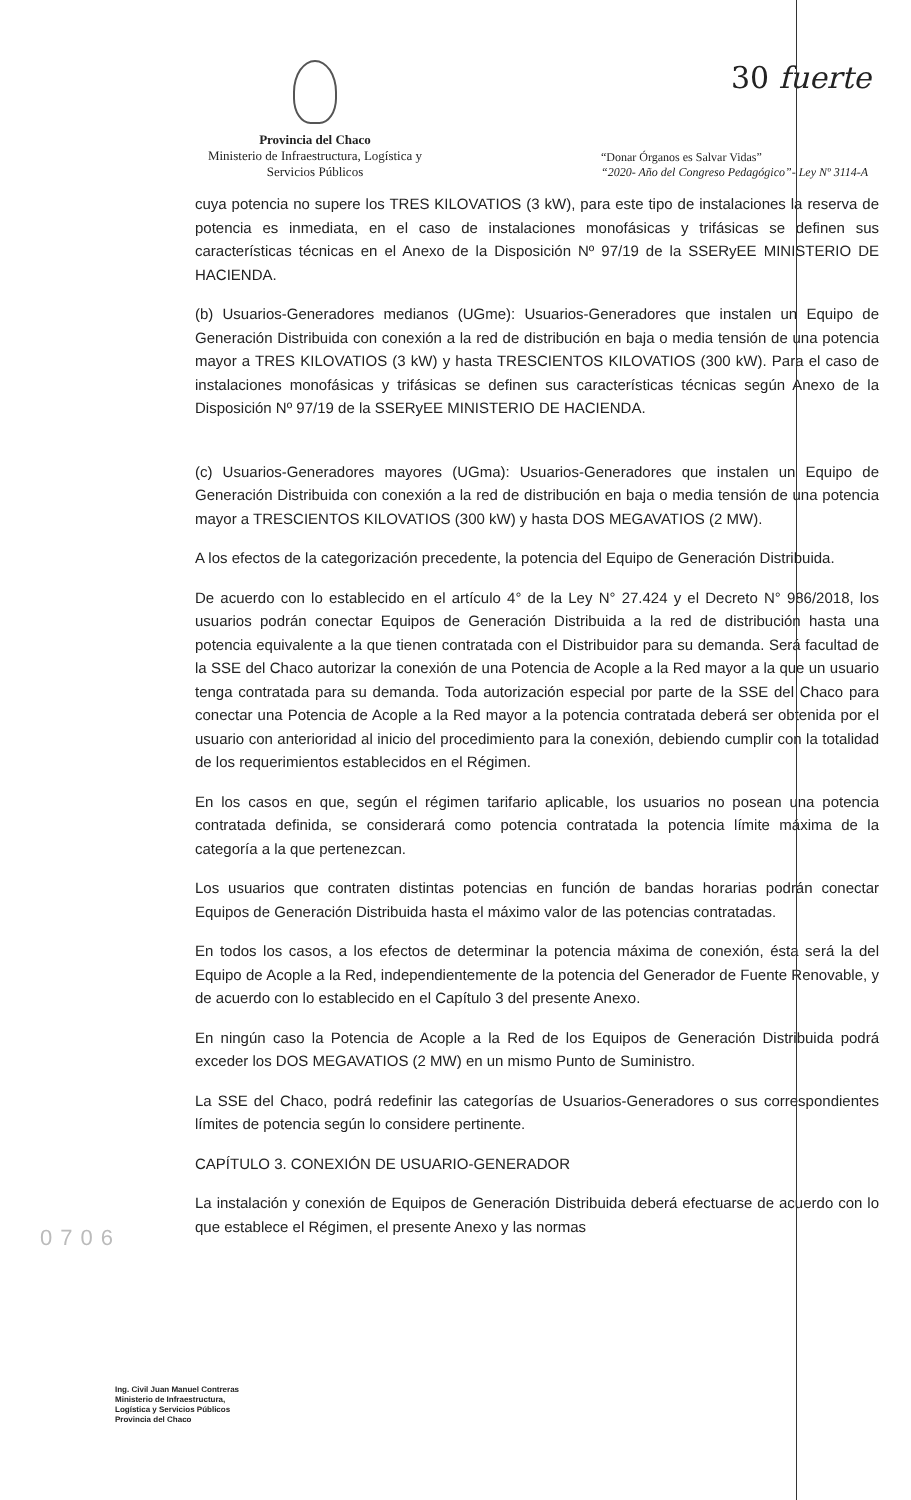Provincia del Chaco
Ministerio de Infraestructura, Logística y
Servicios Públicos
30 fuerte
“Donar Órganos es Salvar Vidas”
“2020- Año del Congreso Pedagógico”- Ley Nº 3114-A
cuya potencia no supere los TRES KILOVATIOS (3 kW), para este tipo de instalaciones la reserva de potencia es inmediata, en el caso de instalaciones monofásicas y trifásicas se definen sus características técnicas en el Anexo de la Disposición Nº 97/19 de la SSERyEE MINISTERIO DE HACIENDA.
(b) Usuarios-Generadores medianos (UGme): Usuarios-Generadores que instalen un Equipo de Generación Distribuida con conexión a la red de distribución en baja o media tensión de una potencia mayor a TRES KILOVATIOS (3 kW) y hasta TRESCIENTOS KILOVATIOS (300 kW). Para el caso de instalaciones monofásicas y trifásicas se definen sus características técnicas según Anexo de la Disposición Nº 97/19 de la SSERyEE MINISTERIO DE HACIENDA.
(c) Usuarios-Generadores mayores (UGma): Usuarios-Generadores que instalen un Equipo de Generación Distribuida con conexión a la red de distribución en baja o media tensión de una potencia mayor a TRESCIENTOS KILOVATIOS (300 kW) y hasta DOS MEGAVATIOS (2 MW).
A los efectos de la categorización precedente, la potencia del Equipo de Generación Distribuida.
De acuerdo con lo establecido en el artículo 4° de la Ley N° 27.424 y el Decreto N° 986/2018, los usuarios podrán conectar Equipos de Generación Distribuida a la red de distribución hasta una potencia equivalente a la que tienen contratada con el Distribuidor para su demanda. Será facultad de la SSE del Chaco autorizar la conexión de una Potencia de Acople a la Red mayor a la que un usuario tenga contratada para su demanda. Toda autorización especial por parte de la SSE del Chaco para conectar una Potencia de Acople a la Red mayor a la potencia contratada deberá ser obtenida por el usuario con anterioridad al inicio del procedimiento para la conexión, debiendo cumplir con la totalidad de los requerimientos establecidos en el Régimen.
En los casos en que, según el régimen tarifario aplicable, los usuarios no posean una potencia contratada definida, se considerará como potencia contratada la potencia límite máxima de la categoría a la que pertenezcan.
Los usuarios que contraten distintas potencias en función de bandas horarias podrán conectar Equipos de Generación Distribuida hasta el máximo valor de las potencias contratadas.
En todos los casos, a los efectos de determinar la potencia máxima de conexión, ésta será la del Equipo de Acople a la Red, independientemente de la potencia del Generador de Fuente Renovable, y de acuerdo con lo establecido en el Capítulo 3 del presente Anexo.
En ningún caso la Potencia de Acople a la Red de los Equipos de Generación Distribuida podrá exceder los DOS MEGAVATIOS (2 MW) en un mismo Punto de Suministro.
La SSE del Chaco, podrá redefinir las categorías de Usuarios-Generadores o sus correspondientes límites de potencia según lo considere pertinente.
CAPÍTULO 3. CONEXIÓN DE USUARIO-GENERADOR
La instalación y conexión de Equipos de Generación Distribuida deberá efectuarse de acuerdo con lo que establece el Régimen, el presente Anexo y las normas
0706
Ing. Civil Juan Manuel Contreras
Ministerio de Infraestructura,
Logística y Servicios Públicos
Provincia del Chaco